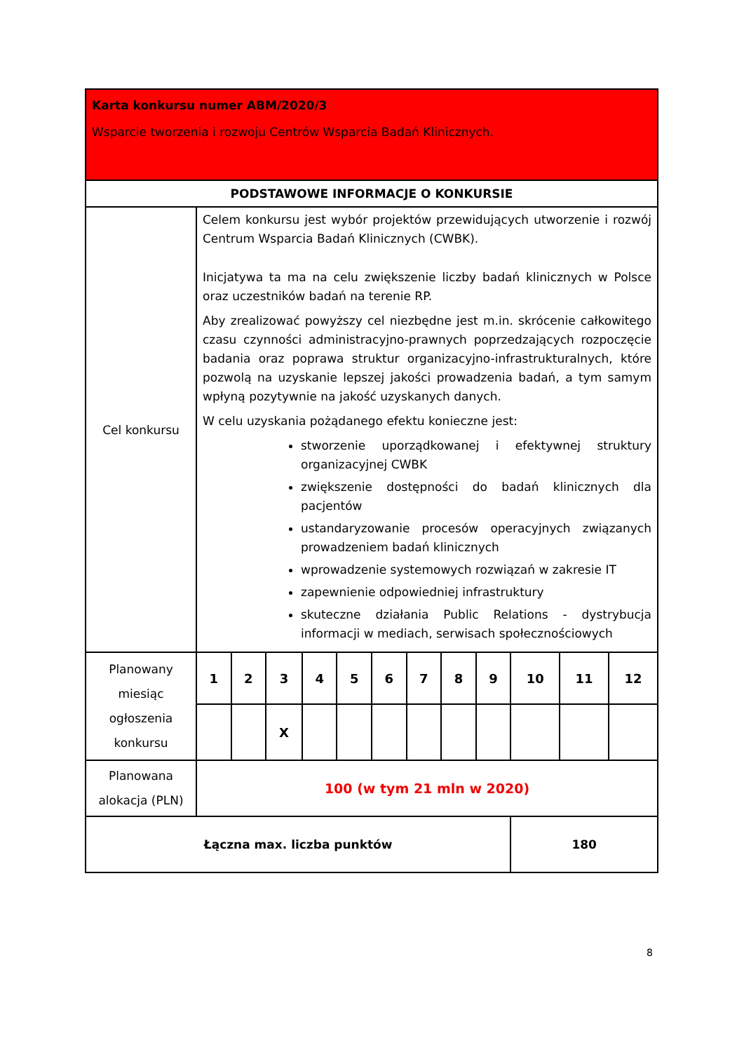| Karta konkursu numer ABM/2020/3 Wsparcie tworzenia i rozwoju Centrów Wsparcia Badań Klinicznych. | | | | | | | | | | | | |
| PODSTAWOWE INFORMACJE O KONKURSIE | | | | | | | | | | | | |
| Cel konkursu | Celem konkursu jest wybór projektów przewidujących utworzenie i rozwój Centrum Wsparcia Badań Klinicznych (CWBK). Inicjatywa ta ma na celu zwiększenie liczby badań klinicznych w Polsce oraz uczestników badań na terenie RP. Aby zrealizować powyższy cel niezbędne jest m.in. skrócenie całkowitego czasu czynności administracyjno-prawnych poprzedzających rozpoczęcie badania oraz poprawa struktur organizacyjno-infrastrukturalnych, które pozwolą na uzyskanie lepszej jakości prowadzenia badań, a tym samym wpłyną pozytywnie na jakość uzyskanych danych. W celu uzyskania pożądanego efektu konieczne jest: stworzenie uporządkowanej i efektywnej struktury organizacyjnej CWBK zwiększenie dostępności do badań klinicznych dla pacjentów ustandaryzowanie procesów operacyjnych związanych prowadzeniem badań klinicznych wprowadzenie systemowych rozwiązań w zakresie IT zapewnienie odpowiedniej infrastruktury skuteczne działania Public Relations - dystrybucja informacji w mediach, serwisach społecznościowych | | | | | | | | | | | |
| Planowany miesiąc ogłoszenia konkursu | 1 | 2 | 3 | 4 | 5 | 6 | 7 | 8 | 9 | 10 | 11 | 12 |
| | | | X | | | | | | | | | |
| Planowana alokacja (PLN) | 100 (w tym 21 mln w 2020) | | | | | | | | | | | |
| Łączna max. liczba punktów | | | | | | | | | | 180 | | |
8